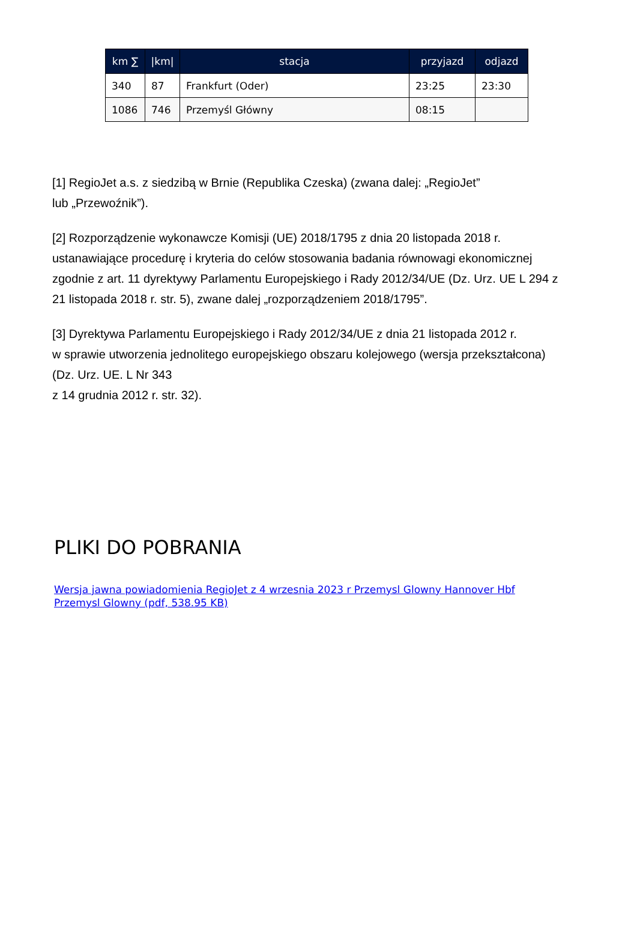| km ∑ | /km/ | stacja | przyjazd | odjazd |
| --- | --- | --- | --- | --- |
| 340 | 87 | Frankfurt (Oder) | 23:25 | 23:30 |
| 1086 | 746 | Przemyśl Główny | 08:15 | |
[1] RegioJet a.s. z siedzibą w Brnie (Republika Czeska) (zwana dalej: „RegioJet”
lub „Przewoźnik”).
[2] Rozporządzenie wykonawcze Komisji (UE) 2018/1795 z dnia 20 listopada 2018 r. ustanawiające procedurę i kryteria do celów stosowania badania równowagi ekonomicznej zgodnie z art. 11 dyrektywy Parlamentu Europejskiego i Rady 2012/34/UE (Dz. Urz. UE L 294 z 21 listopada 2018 r. str. 5), zwane dalej „rozporządzeniem 2018/1795”.
[3] Dyrektywa Parlamentu Europejskiego i Rady 2012/34/UE z dnia 21 listopada 2012 r.
w sprawie utworzenia jednolitego europejskiego obszaru kolejowego (wersja przekształcona)
(Dz. Urz. UE. L Nr 343
z 14 grudnia 2012 r. str. 32).
PLIKI DO POBRANIA
Wersja jawna powiadomienia RegioJet z 4 wrzesnia 2023 r Przemysl Glowny Hannover Hbf Przemysl Glowny (pdf, 538.95 KB)